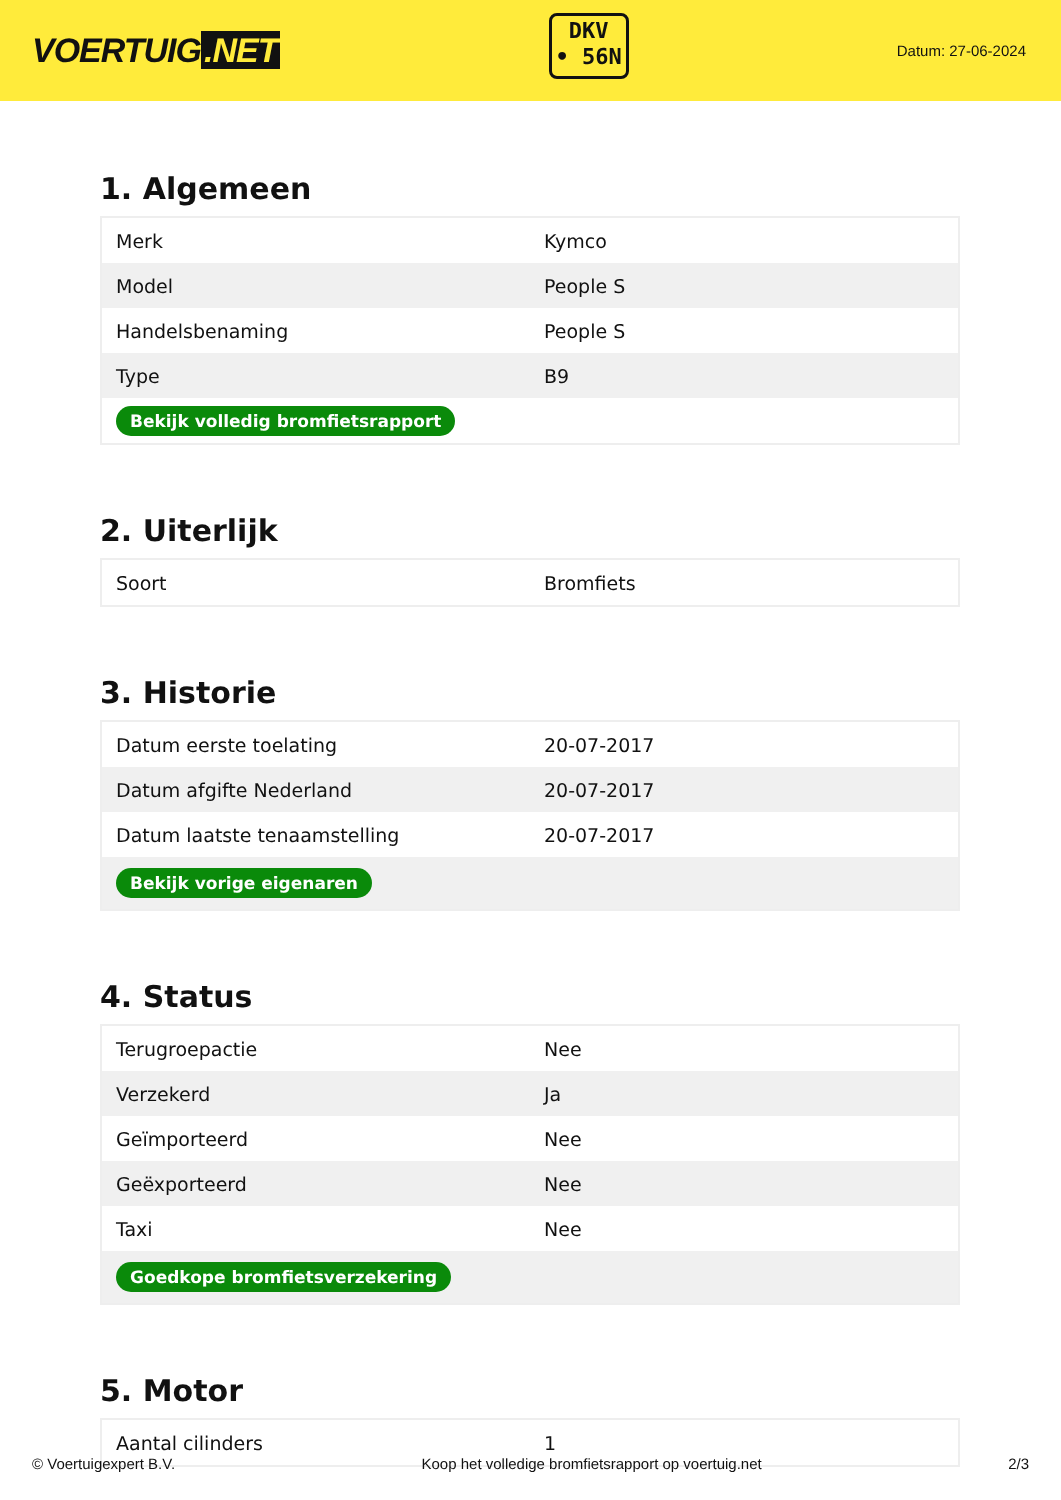VOERTUIG.NET
DKV
• 56N
Datum: 27-06-2024
1. Algemeen
| Merk | Kymco |
| Model | People S |
| Handelsbenaming | People S |
| Type | B9 |
| Bekijk volledig bromfietsrapport | |
2. Uiterlijk
| Soort | Bromfiets |
3. Historie
| Datum eerste toelating | 20-07-2017 |
| Datum afgifte Nederland | 20-07-2017 |
| Datum laatste tenaamstelling | 20-07-2017 |
| Bekijk vorige eigenaren | |
4. Status
| Terugroepactie | Nee |
| Verzekerd | Ja |
| Geïmporteerd | Nee |
| Geëxporteerd | Nee |
| Taxi | Nee |
| Goedkope bromfietsverzekering | |
5. Motor
| Aantal cilinders | 1 |
© Voertuigexpert B.V. Koop het volledige bromfietsrapport op voertuig.net 2/3